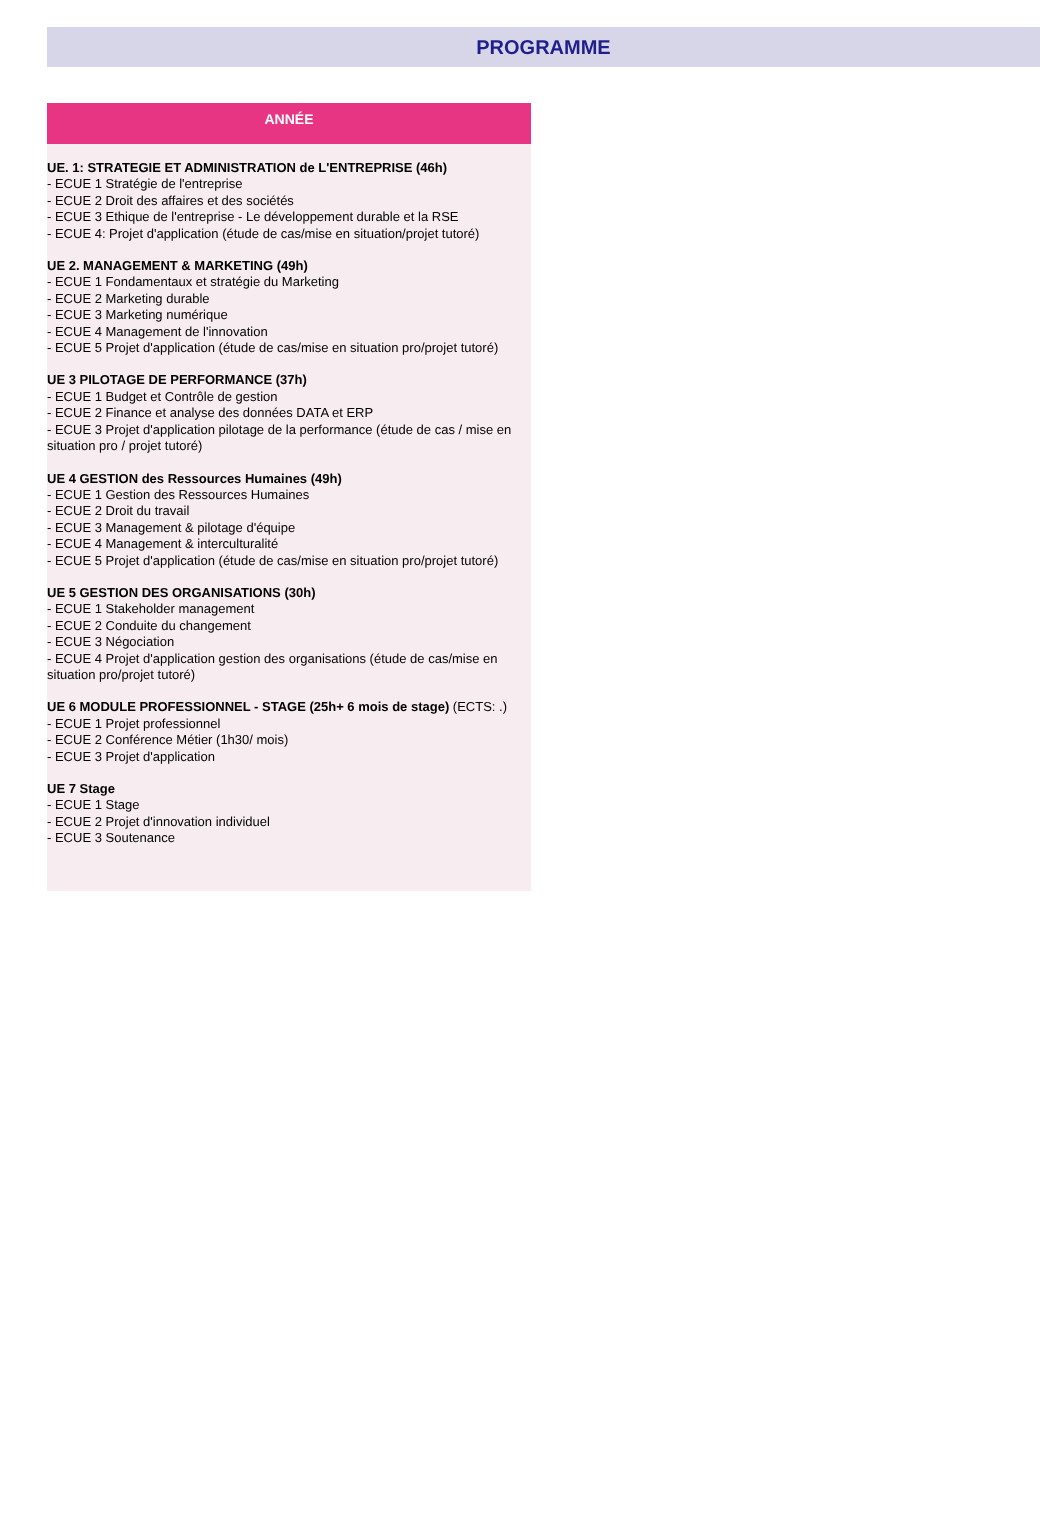PROGRAMME
ANNÉE
UE. 1: STRATEGIE ET ADMINISTRATION de L'ENTREPRISE (46h)
- ECUE 1 Stratégie de l'entreprise
- ECUE 2 Droit des affaires et des sociétés
- ECUE 3 Ethique de l'entreprise - Le développement durable et la RSE
- ECUE 4: Projet d'application (étude de cas/mise en situation/projet tutoré)
UE 2. MANAGEMENT & MARKETING (49h)
- ECUE 1 Fondamentaux et stratégie du Marketing
- ECUE 2 Marketing durable
- ECUE 3 Marketing numérique
- ECUE 4 Management de l'innovation
- ECUE 5 Projet d'application (étude de cas/mise en situation pro/projet tutoré)
UE 3 PILOTAGE DE PERFORMANCE (37h)
- ECUE 1 Budget et Contrôle de gestion
- ECUE 2 Finance et analyse des données DATA et ERP
- ECUE 3 Projet d'application pilotage de la performance (étude de cas / mise en situation pro / projet tutoré)
UE 4 GESTION des Ressources Humaines (49h)
- ECUE 1 Gestion des Ressources Humaines
- ECUE 2 Droit du travail
- ECUE 3 Management & pilotage d'équipe
- ECUE 4 Management & interculturalité
- ECUE 5 Projet d'application (étude de cas/mise en situation pro/projet tutoré)
UE 5 GESTION DES ORGANISATIONS (30h)
- ECUE 1 Stakeholder management
- ECUE 2 Conduite du changement
- ECUE 3 Négociation
- ECUE 4 Projet d'application gestion des organisations (étude de cas/mise en situation pro/projet tutoré)
UE 6 MODULE PROFESSIONNEL - STAGE (25h+ 6 mois de stage) (ECTS: .)
- ECUE 1 Projet professionnel
- ECUE 2 Conférence Métier (1h30/ mois)
- ECUE 3 Projet d'application
UE 7 Stage
- ECUE 1 Stage
- ECUE 2 Projet d'innovation individuel
- ECUE 3 Soutenance